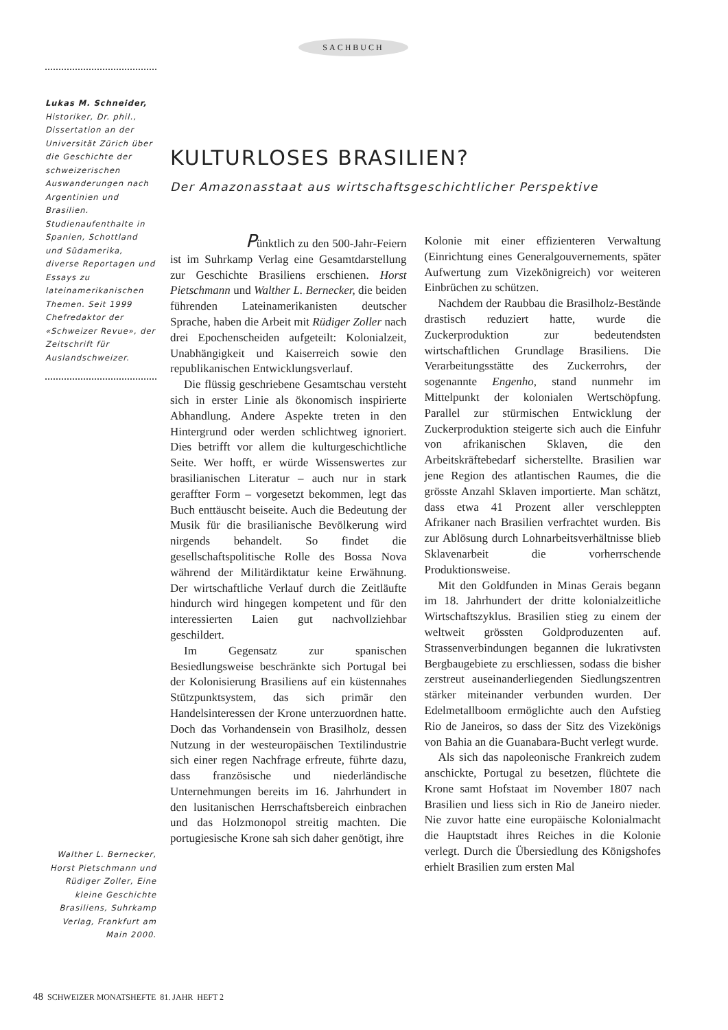SACHBUCH
Lukas M. Schneider,
Historiker, Dr. phil., Dissertation an der Universität Zürich über die Geschichte der schweizerischen Auswanderungen nach Argentinien und Brasilien. Studienaufenthalte in Spanien, Schottland und Südamerika, diverse Reportagen und Essays zu lateinamerikanischen Themen. Seit 1999 Chefredaktor der «Schweizer Revue», der Zeitschrift für Auslandschweizer.
KULTURLOSES BRASILIEN?
Der Amazonasstaat aus wirtschaftsgeschichtlicher Perspektive
Pünktlich zu den 500-Jahr-Feiern ist im Suhrkamp Verlag eine Gesamtdarstellung zur Geschichte Brasiliens erschienen. Horst Pietschmann und Walther L. Bernecker, die beiden führenden Lateinamerikanisten deutscher Sprache, haben die Arbeit mit Rüdiger Zoller nach drei Epochenscheiden aufgeteilt: Kolonialzeit, Unabhängigkeit und Kaiserreich sowie den republikanischen Entwicklungsverlauf.
Die flüssig geschriebene Gesamtschau versteht sich in erster Linie als ökonomisch inspirierte Abhandlung. Andere Aspekte treten in den Hintergrund oder werden schlichtweg ignoriert. Dies betrifft vor allem die kulturgeschichtliche Seite. Wer hofft, er würde Wissenswertes zur brasilianischen Literatur – auch nur in stark geraffter Form – vorgesetzt bekommen, legt das Buch enttäuscht beiseite. Auch die Bedeutung der Musik für die brasilianische Bevölkerung wird nirgends behandelt. So findet die gesellschaftspolitische Rolle des Bossa Nova während der Militärdiktatur keine Erwähnung. Der wirtschaftliche Verlauf durch die Zeitläufte hindurch wird hingegen kompetent und für den interessierten Laien gut nachvollziehbar geschildert.
Im Gegensatz zur spanischen Besiedlungsweise beschränkte sich Portugal bei der Kolonisierung Brasiliens auf ein küstennahes Stützpunktsystem, das sich primär den Handelsinteressen der Krone unterzuordnen hatte. Doch das Vorhandensein von Brasilholz, dessen Nutzung in der westeuropäischen Textilindustrie sich einer regen Nachfrage erfreute, führte dazu, dass französische und niederländische Unternehmungen bereits im 16. Jahrhundert in den lusitanischen Herrschaftsbereich einbrachen und das Holzmonopol streitig machten. Die portugiesische Krone sah sich daher genötigt, ihre
Kolonie mit einer effizienteren Verwaltung (Einrichtung eines Generalgouvernements, später Aufwertung zum Vizekönigreich) vor weiteren Einbrüchen zu schützen.
Nachdem der Raubbau die Brasilholz-Bestände drastisch reduziert hatte, wurde die Zuckerproduktion zur bedeutendsten wirtschaftlichen Grundlage Brasiliens. Die Verarbeitungsstätte des Zuckerrohrs, der sogenannte Engenho, stand nunmehr im Mittelpunkt der kolonialen Wertschöpfung. Parallel zur stürmischen Entwicklung der Zuckerproduktion steigerte sich auch die Einfuhr von afrikanischen Sklaven, die den Arbeitskräftebedarf sicherstellte. Brasilien war jene Region des atlantischen Raumes, die die grösste Anzahl Sklaven importierte. Man schätzt, dass etwa 41 Prozent aller verschleppten Afrikaner nach Brasilien verfrachtet wurden. Bis zur Ablösung durch Lohnarbeitsverhältnisse blieb Sklavenarbeit die vorherrschende Produktionsweise.
Mit den Goldfunden in Minas Gerais begann im 18. Jahrhundert der dritte kolonialzeitliche Wirtschaftszyklus. Brasilien stieg zu einem der weltweit grössten Goldproduzenten auf. Strassenverbindungen begannen die lukrativsten Bergbaugebiete zu erschliessen, sodass die bisher zerstreut auseinanderliegenden Siedlungszentren stärker miteinander verbunden wurden. Der Edelmetallboom ermöglichte auch den Aufstieg Rio de Janeiros, so dass der Sitz des Vizekönigs von Bahia an die Guanabara-Bucht verlegt wurde.
Als sich das napoleonische Frankreich zudem anschickte, Portugal zu besetzen, flüchtete die Krone samt Hofstaat im November 1807 nach Brasilien und liess sich in Rio de Janeiro nieder. Nie zuvor hatte eine europäische Kolonialmacht die Hauptstadt ihres Reiches in die Kolonie verlegt. Durch die Übersiedlung des Königshofes erhielt Brasilien zum ersten Mal
Walther L. Bernecker, Horst Pietschmann und Rüdiger Zoller, Eine kleine Geschichte Brasiliens, Suhrkamp Verlag, Frankfurt am Main 2000.
48 SCHWEIZER MONATSHEFTE 81. JAHR HEFT 2